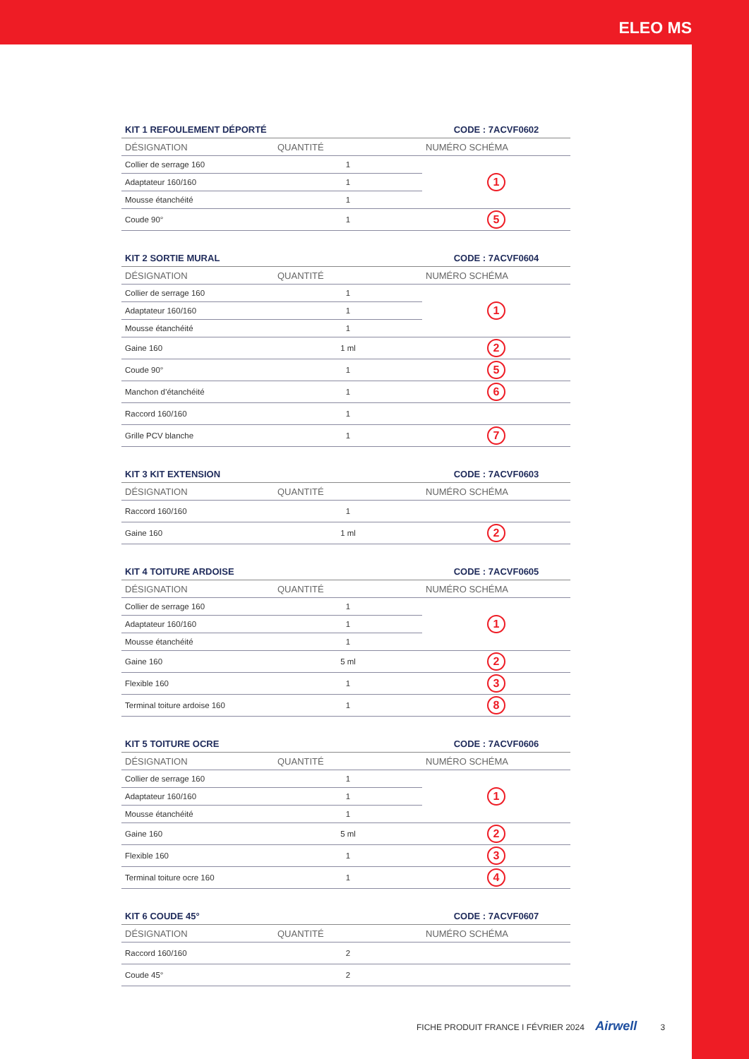ELEO MS
| KIT 1 REFOULEMENT DÉPORTÉ | | CODE : 7ACVF0602 |
| --- | --- | --- |
| DÉSIGNATION | QUANTITÉ | NUMÉRO SCHÉMA |
| Collier de serrage 160 | 1 | 1 |
| Adaptateur 160/160 | 1 | |
| Mousse étanchéité | 1 | |
| Coude 90° | 1 | 5 |
| KIT 2 SORTIE MURAL | | CODE : 7ACVF0604 |
| --- | --- | --- |
| DÉSIGNATION | QUANTITÉ | NUMÉRO SCHÉMA |
| Collier de serrage 160 | 1 | 1 |
| Adaptateur 160/160 | 1 | |
| Mousse étanchéité | 1 | |
| Gaine 160 | 1 ml | 2 |
| Coude 90° | 1 | 5 |
| Manchon d’étanchéité | 1 | 6 |
| Raccord 160/160 | 1 | |
| Grille PCV blanche | 1 | 7 |
| KIT 3 KIT EXTENSION | | CODE : 7ACVF0603 |
| --- | --- | --- |
| DÉSIGNATION | QUANTITÉ | NUMÉRO SCHÉMA |
| Raccord 160/160 | 1 | |
| Gaine 160 | 1 ml | 2 |
| KIT 4 TOITURE ARDOISE | | CODE : 7ACVF0605 |
| --- | --- | --- |
| DÉSIGNATION | QUANTITÉ | NUMÉRO SCHÉMA |
| Collier de serrage 160 | 1 | 1 |
| Adaptateur 160/160 | 1 | |
| Mousse étanchéité | 1 | |
| Gaine 160 | 5 ml | 2 |
| Flexible 160 | 1 | 3 |
| Terminal toiture ardoise 160 | 1 | 8 |
| KIT 5 TOITURE OCRE | | CODE : 7ACVF0606 |
| --- | --- | --- |
| DÉSIGNATION | QUANTITÉ | NUMÉRO SCHÉMA |
| Collier de serrage 160 | 1 | 1 |
| Adaptateur 160/160 | 1 | |
| Mousse étanchéité | 1 | |
| Gaine 160 | 5 ml | 2 |
| Flexible 160 | 1 | 3 |
| Terminal toiture ocre 160 | 1 | 4 |
| KIT 6 COUDE 45° | | CODE : 7ACVF0607 |
| --- | --- | --- |
| DÉSIGNATION | QUANTITÉ | NUMÉRO SCHÉMA |
| Raccord 160/160 | 2 | |
| Coude 45° | 2 | |
FICHE PRODUIT FRANCE I FÉVRIER 2024 Airwell 3